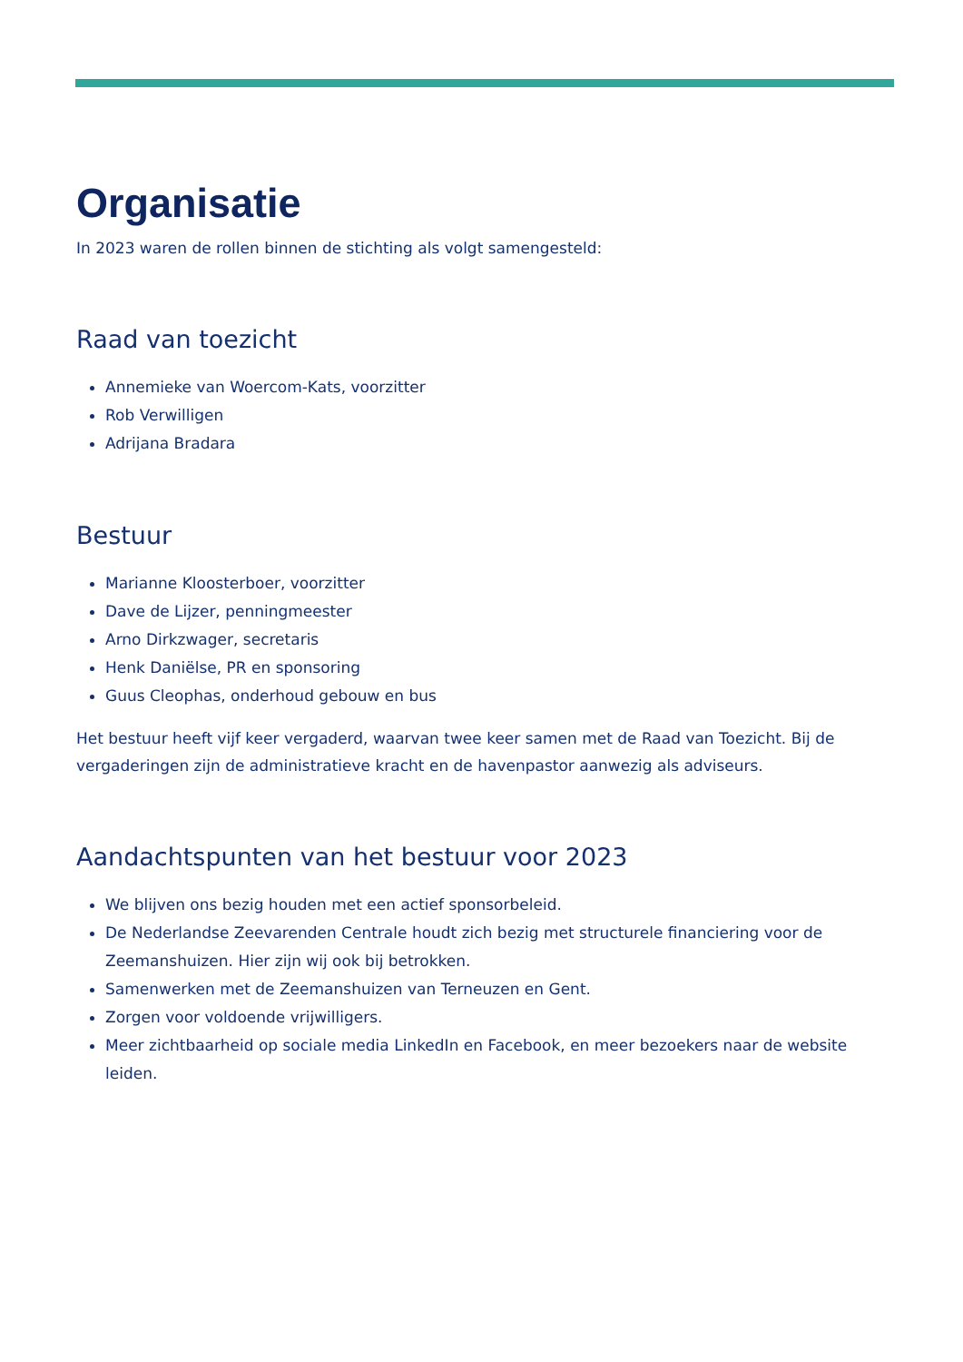Organisatie
In 2023 waren de rollen binnen de stichting als volgt samengesteld:
Raad van toezicht
Annemieke van Woercom-Kats, voorzitter
Rob Verwilligen
Adrijana Bradara
Bestuur
Marianne Kloosterboer, voorzitter
Dave de Lijzer, penningmeester
Arno Dirkzwager, secretaris
Henk Daniëlse, PR en sponsoring
Guus Cleophas, onderhoud gebouw en bus
Het bestuur heeft vijf keer vergaderd, waarvan twee keer samen met de Raad van Toezicht. Bij de vergaderingen zijn de administratieve kracht en de havenpastor aanwezig als adviseurs.
Aandachtspunten van het bestuur voor 2023
We blijven ons bezig houden met een actief sponsorbeleid.
De Nederlandse Zeevarenden Centrale houdt zich bezig met structurele financiering voor de Zeemanshuizen. Hier zijn wij ook bij betrokken.
Samenwerken met de Zeemanshuizen van Terneuzen en Gent.
Zorgen voor voldoende vrijwilligers.
Meer zichtbaarheid op sociale media LinkedIn en Facebook, en meer bezoekers naar de website leiden.